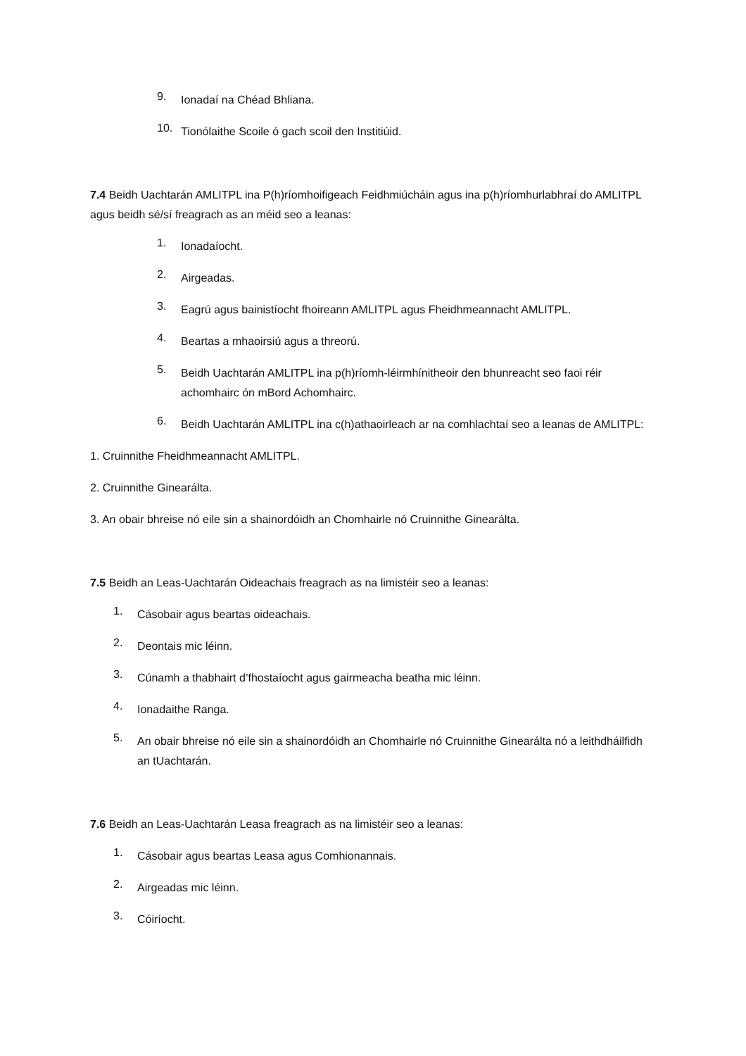9.
Ionadaí na Chéad Bhliana.
10.
Tionólaithe Scoile ó gach scoil den Institiúid.
7.4 Beidh Uachtarán AMLITPL ina P(h)ríomhoifigeach Feidhmiúcháin agus ina p(h)ríomhurlabhraí do AMLITPL agus beidh sé/sí freagrach as an méid seo a leanas:
1.
Ionadaíocht.
2.
Airgeadas.
3.
Eagrú agus bainistíocht fhoireann AMLITPL agus Fheidhmeannacht AMLITPL.
4.
Beartas a mhaoirsiú agus a threorú.
5.
Beidh Uachtarán AMLITPL ina p(h)ríomh-léirmhínitheoir den bhunreacht seo faoi réir achomhairc ón mBord Achomhairc.
6.
Beidh Uachtarán AMLITPL ina c(h)athaoirleach ar na comhlachtaí seo a leanas de AMLITPL:
1. Cruinnithe Fheidhmeannacht AMLITPL.
2. Cruinnithe Ginearálta.
3. An obair bhreise nó eile sin a shainordóidh an Chomhairle nó Cruinnithe Ginearálta.
7.5 Beidh an Leas-Uachtarán Oideachais freagrach as na limistéir seo a leanas:
1.
Cásobair agus beartas oideachais.
2.
Deontais mic léinn.
3.
Cúnamh a thabhairt d’fhostaíocht agus gairmeacha beatha mic léinn.
4.
Ionadaithe Ranga.
5.
An obair bhreise nó eile sin a shainordóidh an Chomhairle nó Cruinnithe Ginearálta nó a leithdháilfidh an tUachtarán.
7.6 Beidh an Leas-Uachtarán Leasa freagrach as na limistéir seo a leanas:
1.
Cásobair agus beartas Leasa agus Comhionannais.
2.
Airgeadas mic léinn.
3.
Cóiríocht.